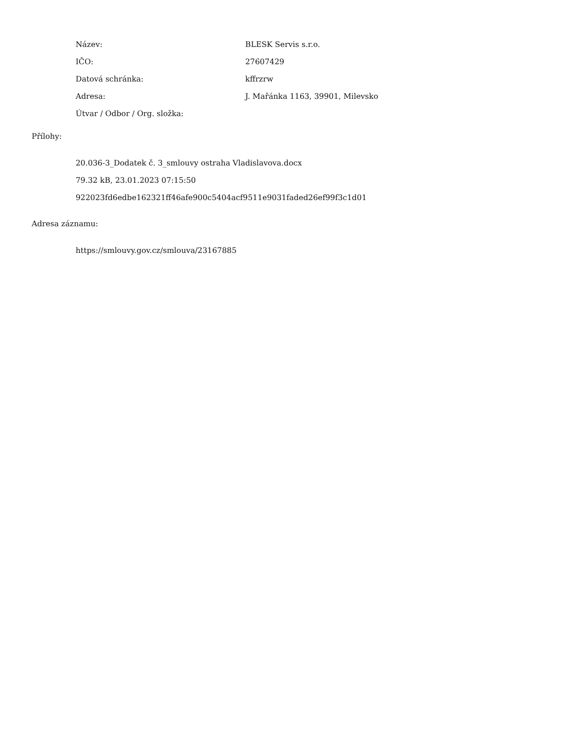| Název: | BLESK Servis s.r.o. |
| IČO: | 27607429 |
| Datová schránka: | kffrzrw |
| Adresa: | J. Mařánka 1163, 39901, Milevsko |
| Útvar / Odbor / Org. složka: | |
Přílohy:
20.036-3_Dodatek č. 3_smlouvy ostraha Vladislavova.docx
79.32 kB, 23.01.2023 07:15:50
922023fd6edbe162321ff46afe900c5404acf9511e9031faded26ef99f3c1d01
Adresa záznamu:
https://smlouvy.gov.cz/smlouva/23167885